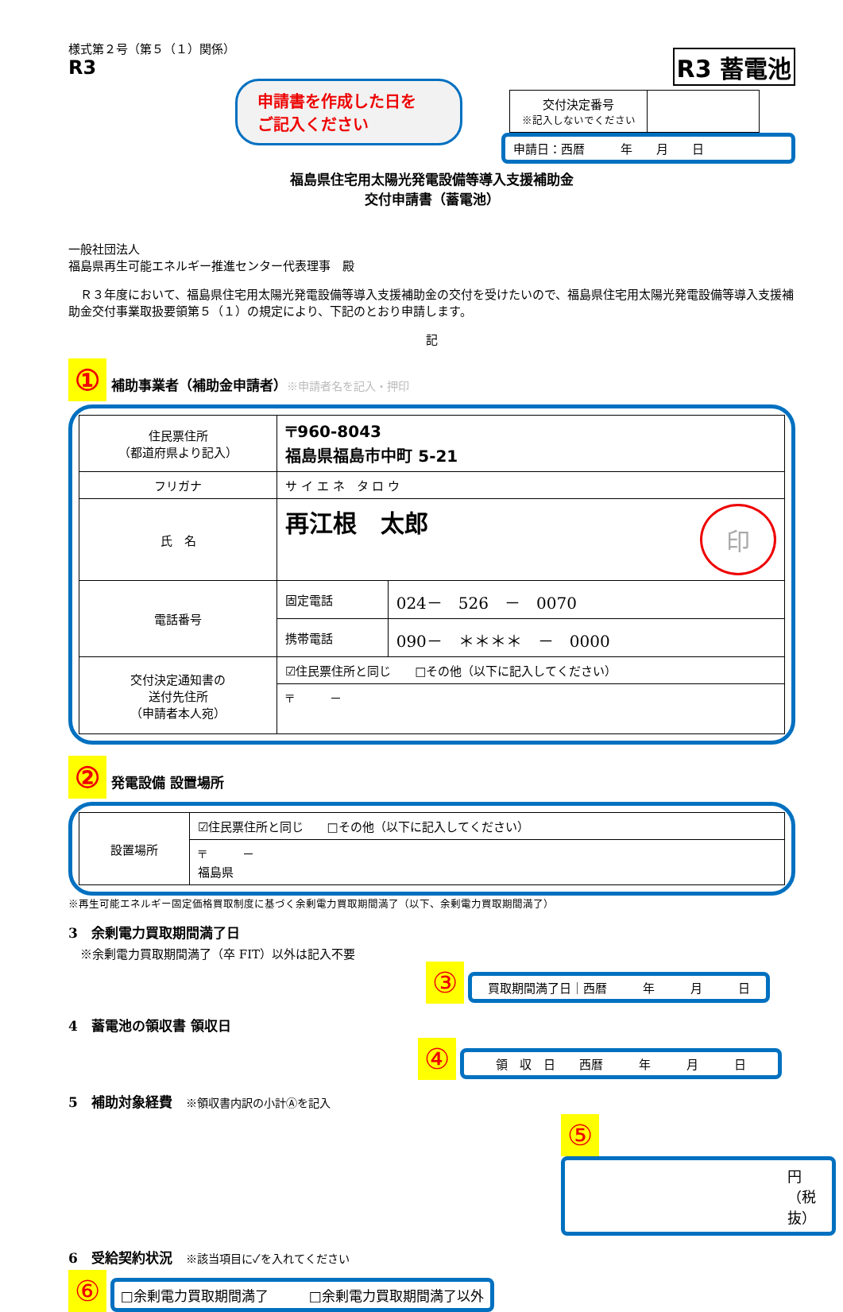R3 蓄電池
様式第２号（第５（１）関係）
R3
申請書を作成した日を
ご記入ください
| 交付決定番号 ※記入しないでください | |
申請日：西暦　　　年　　月　　日
福島県住宅用太陽光発電設備等導入支援補助金
交付申請書（蓄電池）
一般社団法人
福島県再生可能エネルギー推進センター代表理事　殿
　Ｒ３年度において、福島県住宅用太陽光発電設備等導入支援補助金の交付を受けたいので、福島県住宅用太陽光発電設備等導入支援補助金交付事業取扱要領第５（１）の規定により、下記のとおり申請します。
記
① 補助事業者（補助金申請者）※申請者名を記入・押印
| 住民票住所 （都道府県より記入） | 〒960-8043 福島県福島市中町 5-21 | |
| フリガナ | サ イ エ ネ タ ロ ウ | |
| 氏 名 | 再江根 太郎 印 | |
| 電話番号 | 固定電話 | 024－ 526 － 0070 |
| | 携帯電話 | 090－ ＊＊＊＊ － 0000 |
| 交付決定通知書の 送付先住所 （申請者本人宛） | ☑住民票住所と同じ □その他（以下に記入してください） | |
| | 〒 － | |
② 発電設備 設置場所
| 設置場所 | ☑住民票住所と同じ □その他（以下に記入してください） |
| | 〒 － 福島県 |
※再生可能エネルギー固定価格買取制度に基づく余剰電力買取期間満了（以下、余剰電力買取期間満了）
3　余剰電力買取期間満了日
　※余剰電力買取期間満了（卒 FIT）以外は記入不要
③ 買取期間満了日｜西暦　　　年　　　月　　　日
4　蓄電池の領収書 領収日
④ 領　収　日　　西暦　　　年　　　月　　　日
5　補助対象経費　※領収書内訳の小計Ⓐを記入
⑤ 円（税抜）
6　受給契約状況　※該当項目に✓を入れてください
⑥ □余剰電力買取期間満了　　　□余剰電力買取期間満了以外